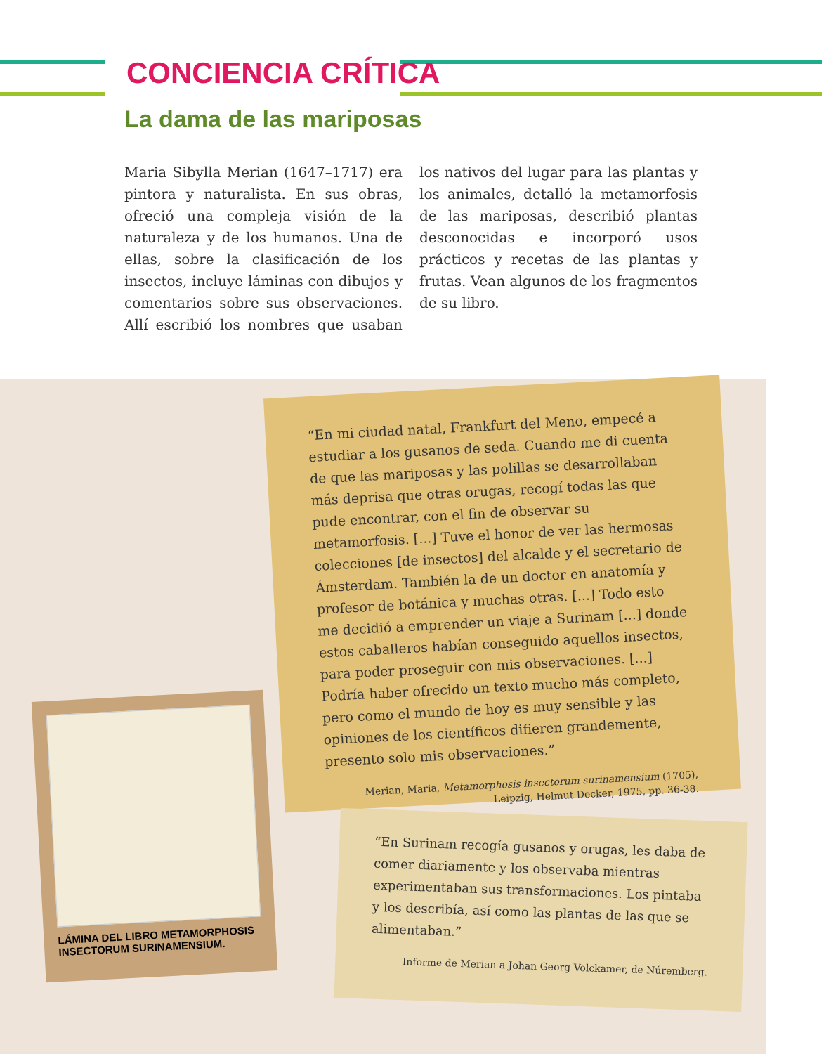CONCIENCIA CRÍTICA
La dama de las mariposas
Maria Sibylla Merian (1647–1717) era pintora y naturalista. En sus obras, ofreció una compleja visión de la naturaleza y de los humanos. Una de ellas, sobre la clasificación de los insectos, incluye láminas con dibujos y comentarios sobre sus observaciones. Allí escribió los nombres que usaban los nativos del lugar para las plantas y los animales, detalló la metamorfosis de las mariposas, describió plantas desconocidas e incorporó usos prácticos y recetas de las plantas y frutas. Vean algunos de los fragmentos de su libro.
“En mi ciudad natal, Frankfurt del Meno, empecé a estudiar a los gusanos de seda. Cuando me di cuenta de que las mariposas y las polillas se desarrollaban más deprisa que otras orugas, recogí todas las que pude encontrar, con el fin de observar su metamorfosis. [...] Tuve el honor de ver las hermosas colecciones [de insectos] del alcalde y el secretario de Ámsterdam. También la de un doctor en anatomía y profesor de botánica y muchas otras. [...] Todo esto me decidió a emprender un viaje a Surinam [...] donde estos caballeros habían conseguido aquellos insectos, para poder proseguir con mis observaciones. [...]
Podría haber ofrecido un texto mucho más completo, pero como el mundo de hoy es muy sensible y las opiniones de los científicos difieren grandemente, presento solo mis observaciones.”
Merian, Maria, Metamorphosis insectorum surinamensium (1705),
Leipzig, Helmut Decker, 1975, pp. 36-38.
“En Surinam recogía gusanos y orugas, les daba de comer diariamente y los observaba mientras experimentaban sus transformaciones. Los pintaba y los describía, así como las plantas de las que se alimentaban.”
Informe de Merian a Johan Georg Volckamer, de Núremberg.
LÁMINA DEL LIBRO METAMORPHOSIS INSECTORUM SURINAMENSIUM.